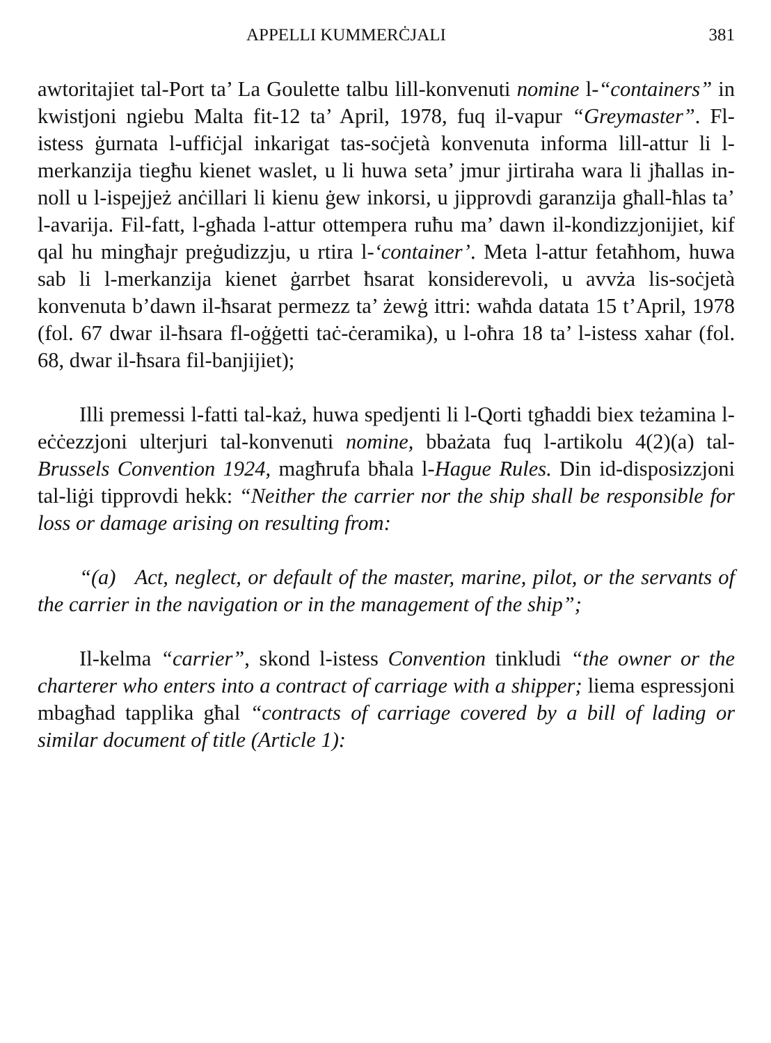APPELLI KUMMERĊJALI 381
awtoritajiet tal-Port ta’ La Goulette talbu lill-konvenuti nomine l-“containers” in kwistjoni ngiebu Malta fit-12 ta’ April, 1978, fuq il-vapur “Greymaster”. Fl-istess ġurnata l-uffiċjal inkarigat tas-soċjetà konvenuta informa lill-attur li l-merkanzija tiegħu kienet waslet, u li huwa seta’ jmur jirtiraha wara li jħallas in-noll u l-ispejjeż anċillari li kienu ġew inkorsi, u jipprovdi garanzija għall-ħlas ta’ l-avarija. Fil-fatt, l-għada l-attur ottempera ruħu ma’ dawn il-kondizzjonijiet, kif qal hu mingħajr preġudizzju, u rtira l-‘container’. Meta l-attur fetaħhom, huwa sab li l-merkanzija kienet ġarrbet ħsarat konsiderevoli, u avvża lis-soċjetà konvenuta b’dawn il-ħsarat permezz ta’ żewġ ittri: waħda datata 15 t’April, 1978 (fol. 67 dwar il-ħsara fl-oġġetti taċ-ċeramika), u l-oħra 18 ta’ l-istess xahar (fol. 68, dwar il-ħsara fil-banjijiet);
Illi premessi l-fatti tal-każ, huwa spedjenti li l-Qorti tgħaddi biex teżamina l-eċċezzjoni ulterjuri tal-konvenuti nomine, bbażata fuq l-artikolu 4(2)(a) tal-Brussels Convention 1924, magħrufa bħala l-Hague Rules. Din id-disposizzjoni tal-liġi tipprovdi hekk: “Neither the carrier nor the ship shall be responsible for loss or damage arising on resulting from:
“(a) Act, neglect, or default of the master, marine, pilot, or the servants of the carrier in the navigation or in the management of the ship”;
Il-kelma “carrier”, skond l-istess Convention tinkludi “the owner or the charterer who enters into a contract of carriage with a shipper; liema espressjoni mbagħad tapplika għal “contracts of carriage covered by a bill of lading or similar document of title (Article 1):